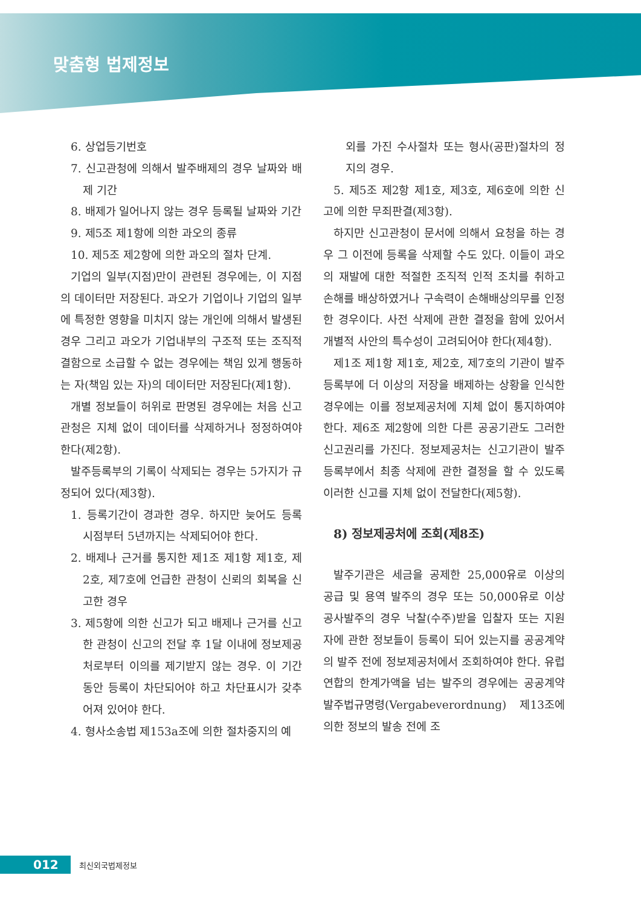맞춤형 법제정보
6. 상업등기번호
7. 신고관청에 의해서 발주배제의 경우 날짜와 배제 기간
8. 배제가 일어나지 않는 경우 등록될 날짜와 기간
9. 제5조 제1항에 의한 과오의 종류
10. 제5조 제2항에 의한 과오의 절차 단계.
기업의 일부(지점)만이 관련된 경우에는, 이 지점의 데이터만 저장된다. 과오가 기업이나 기업의 일부에 특정한 영향을 미치지 않는 개인에 의해서 발생된 경우 그리고 과오가 기업내부의 구조적 또는 조직적 결함으로 소급할 수 없는 경우에는 책임 있게 행동하는 자(책임 있는 자)의 데이터만 저장된다(제1항).
개별 정보들이 허위로 판명된 경우에는 처음 신고관청은 지체 없이 데이터를 삭제하거나 정정하여야 한다(제2항).
발주등록부의 기록이 삭제되는 경우는 5가지가 규정되어 있다(제3항).
1. 등록기간이 경과한 경우. 하지만 늦어도 등록 시점부터 5년까지는 삭제되어야 한다.
2. 배제나 근거를 통지한 제1조 제1항 제1호, 제2호, 제7호에 언급한 관청이 신뢰의 회복을 신고한 경우
3. 제5항에 의한 신고가 되고 배제나 근거를 신고한 관청이 신고의 전달 후 1달 이내에 정보제공처로부터 이의를 제기받지 않는 경우. 이 기간 동안 등록이 차단되어야 하고 차단표시가 갖추어져 있어야 한다.
4. 형사소송법 제153a조에 의한 절차중지의 예
외를 가진 수사절차 또는 형사(공판)절차의 정지의 경우.
5. 제5조 제2항 제1호, 제3호, 제6호에 의한 신고에 의한 무죄판결(제3항).
하지만 신고관청이 문서에 의해서 요청을 하는 경우 그 이전에 등록을 삭제할 수도 있다. 이들이 과오의 재발에 대한 적절한 조직적 인적 조치를 취하고 손해를 배상하였거나 구속력이 손해배상의무를 인정한 경우이다. 사전 삭제에 관한 결정을 함에 있어서 개별적 사안의 특수성이 고려되어야 한다(제4항).
제1조 제1항 제1호, 제2호, 제7호의 기관이 발주등록부에 더 이상의 저장을 배제하는 상황을 인식한 경우에는 이를 정보제공처에 지체 없이 통지하여야 한다. 제6조 제2항에 의한 다른 공공기관도 그러한 신고권리를 가진다. 정보제공처는 신고기관이 발주등록부에서 최종 삭제에 관한 결정을 할 수 있도록 이러한 신고를 지체 없이 전달한다(제5항).
8) 정보제공처에 조회(제8조)
발주기관은 세금을 공제한 25,000유로 이상의 공급 및 용역 발주의 경우 또는 50,000유로 이상 공사발주의 경우 낙찰(수주)받을 입찰자 또는 지원자에 관한 정보들이 등록이 되어 있는지를 공공계약의 발주 전에 정보제공처에서 조회하여야 한다. 유럽연합의 한계가액을 넘는 발주의 경우에는 공공계약발주법규명령(Vergabeverordnung) 제13조에 의한 정보의 발송 전에 조
012 최신외국법제정보